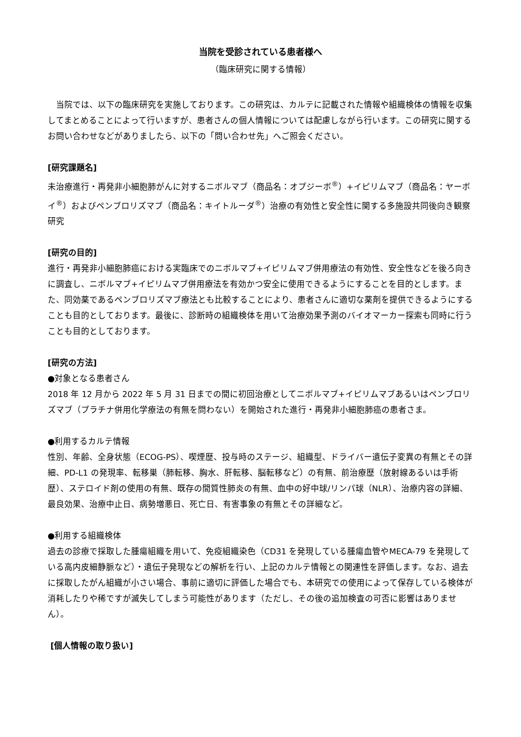当院を受診されている患者様へ
（臨床研究に関する情報）
　当院では、以下の臨床研究を実施しております。この研究は、カルテに記載された情報や組織検体の情報を収集してまとめることによって行いますが、患者さんの個人情報については配慮しながら行います。この研究に関するお問い合わせなどがありましたら、以下の「問い合わせ先」へご照会ください。
[研究課題名]
未治療進行・再発非小細胞肺がんに対するニボルマブ（商品名：オプジーボ<sup>®</sup>）+イピリムマブ（商品名：ヤーボイ<sup>®</sup>）およびペンブロリズマブ（商品名：キイトルーダ<sup>®</sup>）治療の有効性と安全性に関する多施設共同後向き観察研究
[研究の目的]
進行・再発非小細胞肺癌における実臨床でのニボルマブ+イピリムマブ併用療法の有効性、安全性などを後ろ向きに調査し、ニボルマブ+イピリムマブ併用療法を有効かつ安全に使用できるようにすることを目的とします。また、同効薬であるペンブロリズマブ療法とも比較することにより、患者さんに適切な薬剤を提供できるようにすることも目的としております。最後に、診断時の組織検体を用いて治療効果予測のバイオマーカー探索も同時に行うことも目的としております。
[研究の方法]
●対象となる患者さん
2018 年 12 月から 2022 年 5 月 31 日までの間に初回治療としてニボルマブ+イピリムマブあるいはペンブロリズマブ（プラチナ併用化学療法の有無を問わない）を開始された進行・再発非小細胞肺癌の患者さま。
●利用するカルテ情報
性別、年齢、全身状態（ECOG-PS）、喫煙歴、投与時のステージ、組織型、ドライバー遺伝子変異の有無とその詳細、PD-L1 の発現率、転移巣（肺転移、胸水、肝転移、脳転移など）の有無、前治療歴（放射線あるいは手術歴）、ステロイド剤の使用の有無、既存の間質性肺炎の有無、血中の好中球/リンパ球（NLR）、治療内容の詳細、最良効果、治療中止日、病勢増悪日、死亡日、有害事象の有無とその詳細など。
●利用する組織検体
過去の診療で採取した腫瘍組織を用いて、免疫組織染色（CD31 を発現している腫瘍血管やMECA-79 を発現している高内皮細静脈など）・遺伝子発現などの解析を行い、上記のカルテ情報との関連性を評価します。なお、過去に採取したがん組織が小さい場合、事前に適切に評価した場合でも、本研究での使用によって保存している検体が消耗したりや稀ですが滅失してしまう可能性があります（ただし、その後の追加検査の可否に影響はありません）。
[個人情報の取り扱い]